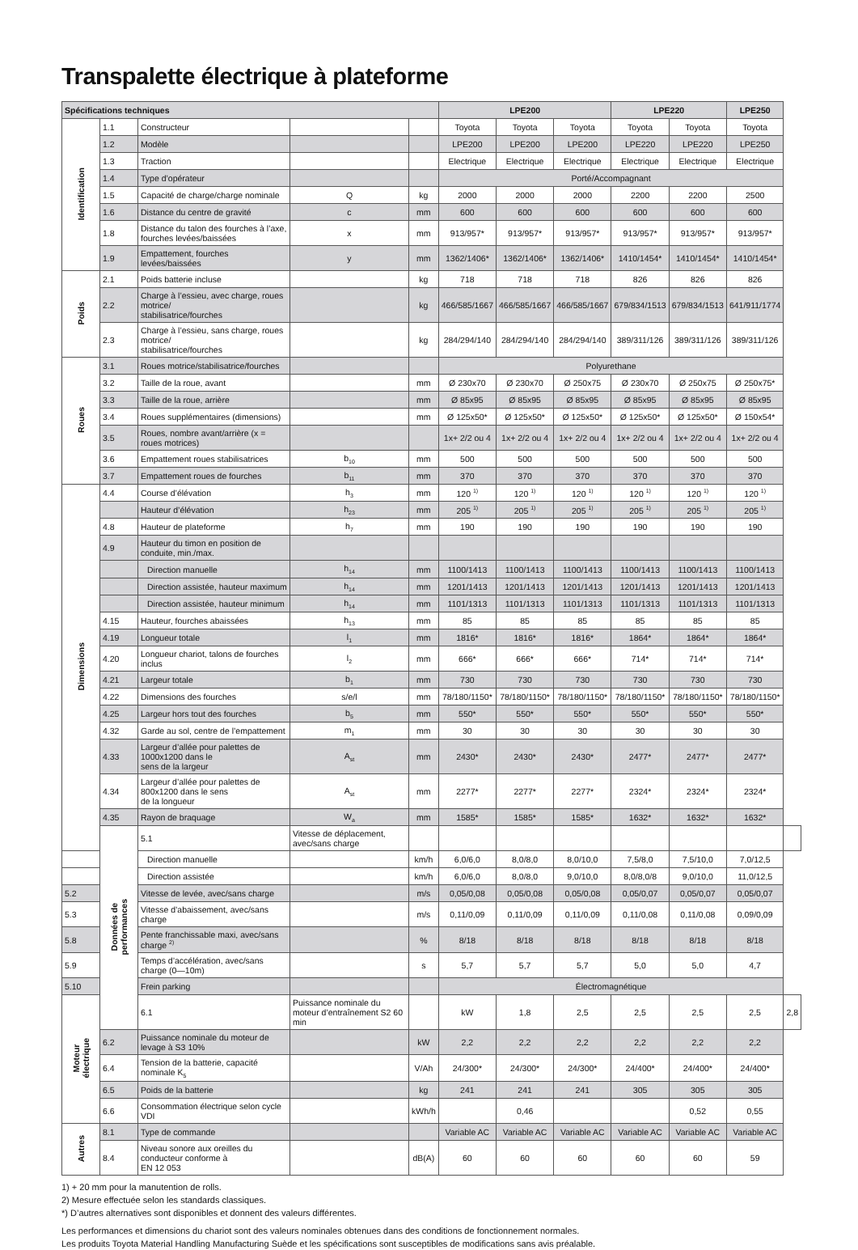Transpalette électrique à plateforme
| Spécifications techniques | | | | | LPE200 | | | LPE220 | | LPE250 | |
| --- | --- | --- | --- | --- | --- | --- | --- | --- | --- | --- | --- |
| Identification | 1.1 | Constructeur | | | Toyota | Toyota | Toyota | Toyota | Toyota | Toyota | |
| | 1.2 | Modèle | | | LPE200 | LPE200 | LPE200 | LPE220 | LPE220 | LPE250 | |
| | 1.3 | Traction | | | Electrique | Electrique | Electrique | Electrique | Electrique | Electrique | |
| | 1.4 | Type d’opérateur | | | Porté/Accompagnant | | | | | | |
| | 1.5 | Capacité de charge/charge nominale | Q | kg | 2000 | 2000 | 2000 | 2200 | 2200 | 2500 | |
| | 1.6 | Distance du centre de gravité | c | mm | 600 | 600 | 600 | 600 | 600 | 600 | |
| | 1.8 | Distance du talon des fourches à l’axe, fourches levées/baissées | x | mm | 913/957* | 913/957* | 913/957* | 913/957* | 913/957* | 913/957* | |
| | 1.9 | Empattement, fourches levées/baissées | y | mm | 1362/1406* | 1362/1406* | 1362/1406* | 1410/1454* | 1410/1454* | 1410/1454* | |
| Poids | 2.1 | Poids batterie incluse | | kg | 718 | 718 | 718 | 826 | 826 | 826 | |
| | 2.2 | Charge à l’essieu, avec charge, roues motrice/ stabilisatrice/fourches | | kg | 466/585/1667 | 466/585/1667 | 466/585/1667 | 679/834/1513 | 679/834/1513 | 641/911/1774 | |
| | 2.3 | Charge à l’essieu, sans charge, roues motrice/ stabilisatrice/fourches | | kg | 284/294/140 | 284/294/140 | 284/294/140 | 389/311/126 | 389/311/126 | 389/311/126 | |
| Roues | 3.1 | Roues motrice/stabilisatrice/fourches | | | Polyurethane | | | | | | |
| | 3.2 | Taille de la roue, avant | | mm | Ø 230x70 | Ø 230x70 | Ø 250x75 | Ø 230x70 | Ø 250x75 | Ø 250x75* | |
| | 3.3 | Taille de la roue, arrière | | mm | Ø 85x95 | Ø 85x95 | Ø 85x95 | Ø 85x95 | Ø 85x95 | Ø 85x95 | |
| | 3.4 | Roues supplémentaires (dimensions) | | mm | Ø 125x50* | Ø 125x50* | Ø 125x50* | Ø 125x50* | Ø 125x50* | Ø 150x54* | |
| | 3.5 | Roues, nombre avant/arrière (x = roues motrices) | | | 1x+ 2/2 ou 4 | 1x+ 2/2 ou 4 | 1x+ 2/2 ou 4 | 1x+ 2/2 ou 4 | 1x+ 2/2 ou 4 | 1x+ 2/2 ou 4 | |
| | 3.6 | Empattement roues stabilisatrices | b<sub>10</sub> | mm | 500 | 500 | 500 | 500 | 500 | 500 | |
| | 3.7 | Empattement roues de fourches | b<sub>11</sub> | mm | 370 | 370 | 370 | 370 | 370 | 370 | |
| Dimensions | 4.4 | Course d’élévation | h<sub>3</sub> | mm | 120 <sup>1)</sup> | 120 <sup>1)</sup> | 120 <sup>1)</sup> | 120 <sup>1)</sup> | 120 <sup>1)</sup> | 120 <sup>1)</sup> | |
| | | Hauteur d’élévation | h<sub>23</sub> | mm | 205 <sup>1)</sup> | 205 <sup>1)</sup> | 205 <sup>1)</sup> | 205 <sup>1)</sup> | 205 <sup>1)</sup> | 205 <sup>1)</sup> | |
| | 4.8 | Hauteur de plateforme | h<sub>7</sub> | mm | 190 | 190 | 190 | 190 | 190 | 190 | |
| | 4.9 | Hauteur du timon en position de conduite, min./max. | | | | | | | | | |
| | | Direction manuelle | h<sub>14</sub> | mm | 1100/1413 | 1100/1413 | 1100/1413 | 1100/1413 | 1100/1413 | 1100/1413 | |
| | | Direction assistée, hauteur maximum | h<sub>14</sub> | mm | 1201/1413 | 1201/1413 | 1201/1413 | 1201/1413 | 1201/1413 | 1201/1413 | |
| | | Direction assistée, hauteur minimum | h<sub>14</sub> | mm | 1101/1313 | 1101/1313 | 1101/1313 | 1101/1313 | 1101/1313 | 1101/1313 | |
| | 4.15 | Hauteur, fourches abaissées | h<sub>13</sub> | mm | 85 | 85 | 85 | 85 | 85 | 85 | |
| | 4.19 | Longueur totale | l<sub>1</sub> | mm | 1816* | 1816* | 1816* | 1864* | 1864* | 1864* | |
| | 4.20 | Longueur chariot, talons de fourches inclus | l<sub>2</sub> | mm | 666* | 666* | 666* | 714* | 714* | 714* | |
| | 4.21 | Largeur totale | b<sub>1</sub> | mm | 730 | 730 | 730 | 730 | 730 | 730 | |
| | 4.22 | Dimensions des fourches | s/e/l | mm | 78/180/1150* | 78/180/1150* | 78/180/1150* | 78/180/1150* | 78/180/1150* | 78/180/1150* | |
| | 4.25 | Largeur hors tout des fourches | b<sub>5</sub> | mm | 550* | 550* | 550* | 550* | 550* | 550* | |
| | 4.32 | Garde au sol, centre de l’empattement | m<sub>1</sub> | mm | 30 | 30 | 30 | 30 | 30 | 30 | |
| | 4.33 | Largeur d’allée pour palettes de 1000x1200 dans le sens de la largeur | A<sub>st</sub> | mm | 2430* | 2430* | 2430* | 2477* | 2477* | 2477* | |
| | 4.34 | Largeur d’allée pour palettes de 800x1200 dans le sens de la longueur | A<sub>st</sub> | mm | 2277* | 2277* | 2277* | 2324* | 2324* | 2324* | |
| | 4.35 | Rayon de braquage | W<sub>a</sub> | mm | 1585* | 1585* | 1585* | 1632* | 1632* | 1632* | |
| | Données de performances | 5.1 | Vitesse de déplacement, avec/sans charge | | | | | | | | |
| | | Direction manuelle | | km/h | 6,0/6,0 | 8,0/8,0 | 8,0/10,0 | 7,5/8,0 | 7,5/10,0 | 7,0/12,5 | |
| | | Direction assistée | | km/h | 6,0/6,0 | 8,0/8,0 | 9,0/10,0 | 8,0/8,0/8 | 9,0/10,0 | 11,0/12,5 | |
| 5.2 | | Vitesse de levée, avec/sans charge | | m/s | 0,05/0,08 | 0,05/0,08 | 0,05/0,08 | 0,05/0,07 | 0,05/0,07 | 0,05/0,07 | |
| 5.3 | | Vitesse d’abaissement, avec/sans charge | | m/s | 0,11/0,09 | 0,11/0,09 | 0,11/0,09 | 0,11/0,08 | 0,11/0,08 | 0,09/0,09 | |
| 5.8 | | Pente franchissable maxi, avec/sans charge <sup>2)</sup> | | % | 8/18 | 8/18 | 8/18 | 8/18 | 8/18 | 8/18 | |
| 5.9 | | Temps d’accélération, avec/sans charge (0—10m) | | s | 5,7 | 5,7 | 5,7 | 5,0 | 5,0 | 4,7 | |
| 5.10 | | Frein parking | | | Électromagnétique | | | | | | |
| Moteur électrique | | 6.1 | Puissance nominale du moteur d’entraînement S2 60 min | | kW | 1,8 | 2,5 | 2,5 | 2,5 | 2,5 | 2,8 |
| | 6.2 | Puissance nominale du moteur de levage à S3 10% | | kW | 2,2 | 2,2 | 2,2 | 2,2 | 2,2 | 2,2 | |
| | 6.4 | Tension de la batterie, capacité nominale K<sub>5</sub> | | V/Ah | 24/300* | 24/300* | 24/300* | 24/400* | 24/400* | 24/400* | |
| | 6.5 | Poids de la batterie | | kg | 241 | 241 | 241 | 305 | 305 | 305 | |
| | 6.6 | Consommation électrique selon cycle VDI | | kWh/h | | 0,46 | | | 0,52 | 0,55 | |
| Autres | 8.1 | Type de commande | | | Variable AC | Variable AC | Variable AC | Variable AC | Variable AC | Variable AC | |
| | 8.4 | Niveau sonore aux oreilles du conducteur conforme à EN 12 053 | | dB(A) | 60 | 60 | 60 | 60 | 60 | 59 | |
1) + 20 mm pour la manutention de rolls.
2) Mesure effectuée selon les standards classiques.
*) D’autres alternatives sont disponibles et donnent des valeurs différentes.
Les performances et dimensions du chariot sont des valeurs nominales obtenues dans des conditions de fonctionnement normales.
Les produits Toyota Material Handling Manufacturing Suède et les spécifications sont susceptibles de modifications sans avis préalable.